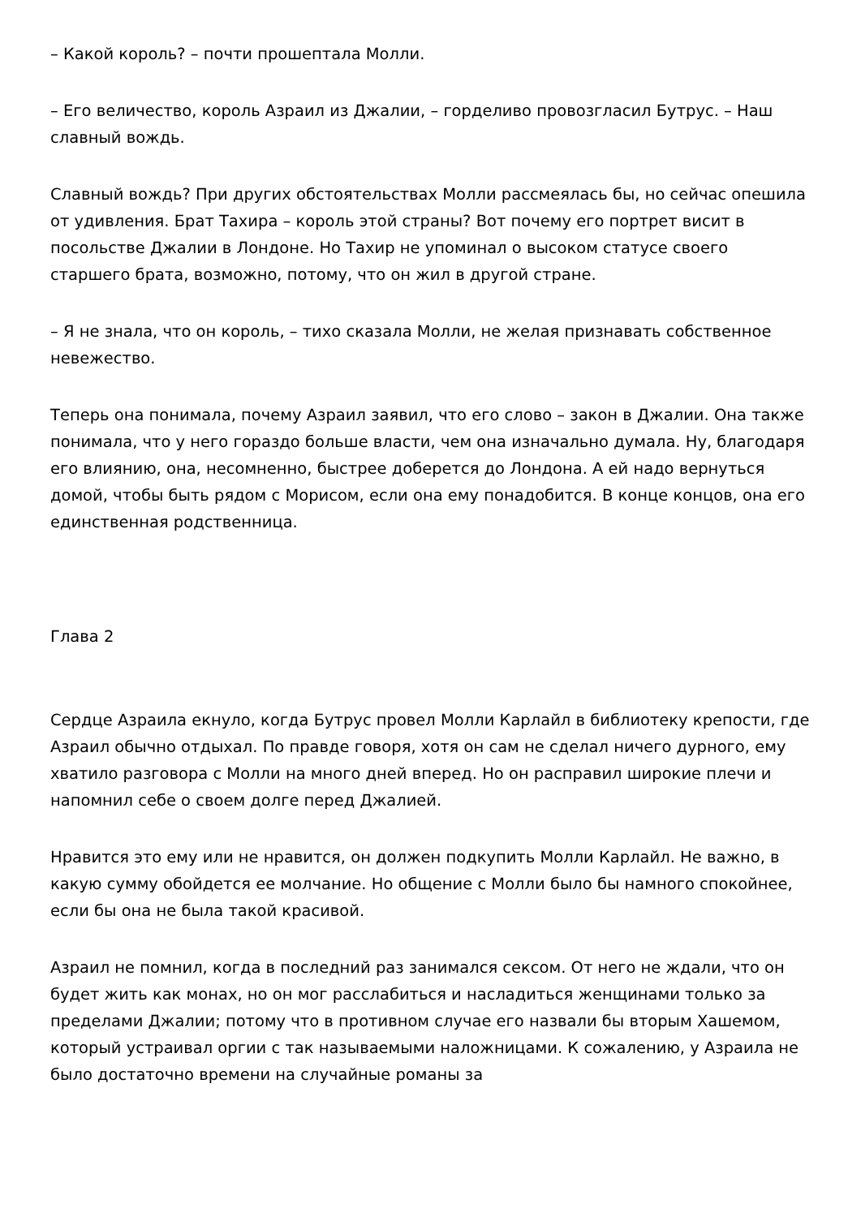– Какой король? – почти прошептала Молли.
– Его величество, король Азраил из Джалии, – горделиво провозгласил Бутрус. – Наш славный вождь.
Славный вождь? При других обстоятельствах Молли рассмеялась бы, но сейчас опешила от удивления. Брат Тахира – король этой страны? Вот почему его портрет висит в посольстве Джалии в Лондоне. Но Тахир не упоминал о высоком статусе своего старшего брата, возможно, потому, что он жил в другой стране.
– Я не знала, что он король, – тихо сказала Молли, не желая признавать собственное невежество.
Теперь она понимала, почему Азраил заявил, что его слово – закон в Джалии. Она также понимала, что у него гораздо больше власти, чем она изначально думала. Ну, благодаря его влиянию, она, несомненно, быстрее доберется до Лондона. А ей надо вернуться домой, чтобы быть рядом с Морисом, если она ему понадобится. В конце концов, она его единственная родственница.
Глава 2
Сердце Азраила екнуло, когда Бутрус провел Молли Карлайл в библиотеку крепости, где Азраил обычно отдыхал. По правде говоря, хотя он сам не сделал ничего дурного, ему хватило разговора с Молли на много дней вперед. Но он расправил широкие плечи и напомнил себе о своем долге перед Джалией.
Нравится это ему или не нравится, он должен подкупить Молли Карлайл. Не важно, в какую сумму обойдется ее молчание. Но общение с Молли было бы намного спокойнее, если бы она не была такой красивой.
Азраил не помнил, когда в последний раз занимался сексом. От него не ждали, что он будет жить как монах, но он мог расслабиться и насладиться женщинами только за пределами Джалии; потому что в противном случае его назвали бы вторым Хашемом, который устраивал оргии с так называемыми наложницами. К сожалению, у Азраила не было достаточно времени на случайные романы за